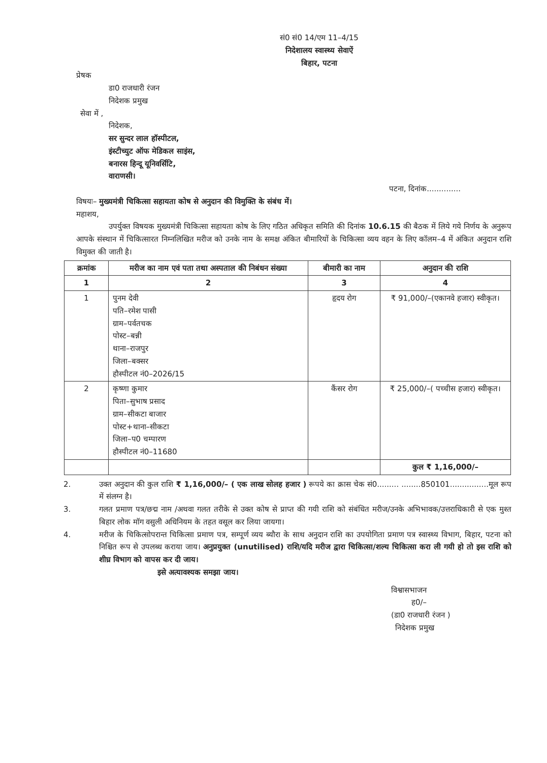सं0 सं0 14/एम 11–4/15
निदेशालय स्वास्थ्य सेवाऐं
बिहार, पटना
प्रेषक
डा0 राजधारी रंजन
निदेशक प्रमुख
सेवा में ,
निदेशक,
सर सुन्दर लाल हॉस्पीटल,
इंस्टीच्युट ऑफ मेडिकल साइंस,
बनारस हिन्दू यूनिवर्सिटि,
वाराणसी।
पटना, दिनांक..............
विषयः– मुख्यमंत्री चिकित्सा सहायता कोष से अनुदान की विमुक्ति के संबंध में।
महाशय,
उपर्युक्त विषयक मुख्यमंत्री चिकित्सा सहायता कोष के लिए गठित अधिकृत समिति की दिनांक 10.6.15 की बैठक में लिये गये निर्णय के अनुरूप आपके संस्थान में चिकित्सारत निम्नलिखित मरीज को उनके नाम के समक्ष अंकित बीमारियों के चिकित्सा व्यय वहन के लिए कॉलम–4 में अंकित अनुदान राशि विमुक्त की जाती है।
| क्रमांक | मरीज का नाम एवं पता तथा अस्पताल की निबंधन संख्या | बीमारी का नाम | अनुदान की राशि |
| --- | --- | --- | --- |
| 1 | 2 | 3 | 4 |
| 1 | पुनम देवी पति–रमेश पासी ग्राम–पर्वतचक पोस्ट–बन्नी थाना–राजपुर जिला–बक्सर हौस्पीटल नं0–2026/15 | हृदय रोग | ₹ 91,000/–(एकानवे हजार) स्वीकृत। |
| 2 | कृष्णा कुमार पिता–सुभाष प्रसाद ग्राम–सीकटा बाजार पोस्ट+थाना–सीकटा जिला–प0 चम्पारण हौस्पीटल नं0–11680 | कैंसर रोग | ₹ 25,000/–( पच्चीस हजार) स्वीकृत। |
| | | | कुल ₹ 1,16,000/– |
2. उक्त अनुदान की कुल राशि ₹ 1,16,000/– ( एक लाख सोलह हजार ) रूपये का क्रास चेक सं0......... ........850101................मूल रूप में संलग्न है।
3. गलत प्रमाण पत्र/छद्म नाम /अथवा गलत तरीके से उक्त कोष से प्राप्त की गयी राशि को संबंधित मरीज/उनके अभिभावक/उत्तराधिकारी से एक मुश्त बिहार लोक मॉग वसुली अधिनियम के तहत वसूल कर लिया जायगा।
4. मरीज के चिकित्सोपरान्त चिकित्सा प्रमाण पत्र, सम्पूर्ण व्यय ब्यौरा के साथ अनुदान राशि का उपयोगिता प्रमाण पत्र स्वास्थ्य विभाग, बिहार, पटना को निश्चित रूप से उपलब्ध कराया जाय। अनुप्रयुक्त (unutilised) राशि/यदि मरीज द्वारा चिकित्सा/शल्य चिकित्सा करा ली गयी हो तो इस राशि को शीघ्र विभाग को वापस कर दी जाय।
इसे अत्यावश्यक समझा जाय।
विश्वासभाजन
ह0/–
(डा0 राजधारी रंजन )
निदेशक प्रमुख